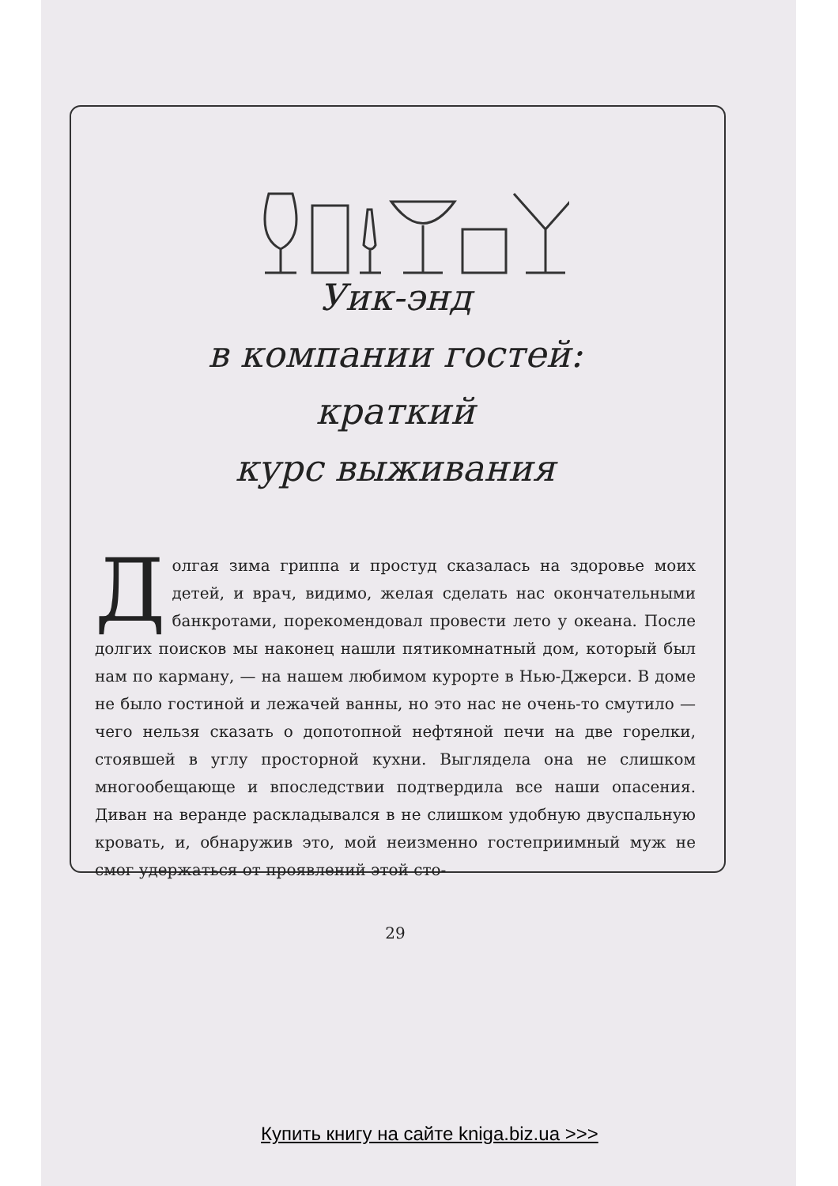Уик-энд
в компании гостей:
краткий
курс выживания
Долгая зима гриппа и простуд сказалась на здоровье моих детей, и врач, видимо, желая сделать нас окончательными банкротами, порекомендовал провести лето у океана. После долгих поисков мы наконец нашли пятикомнатный дом, который был нам по карману, — на нашем любимом курорте в Нью-Джерси. В доме не было гостиной и лежачей ванны, но это нас не очень-то смутило — чего нельзя сказать о допотопной нефтяной печи на две горелки, стоявшей в углу просторной кухни. Выглядела она не слишком многообещающе и впоследствии подтвердила все наши опасения. Диван на веранде раскладывался в не слишком удобную двуспальную кровать, и, обнаружив это, мой неизменно гостеприимный муж не смог удержаться от проявлений этой сто-
29
Купить книгу на сайте kniga.biz.ua >>>